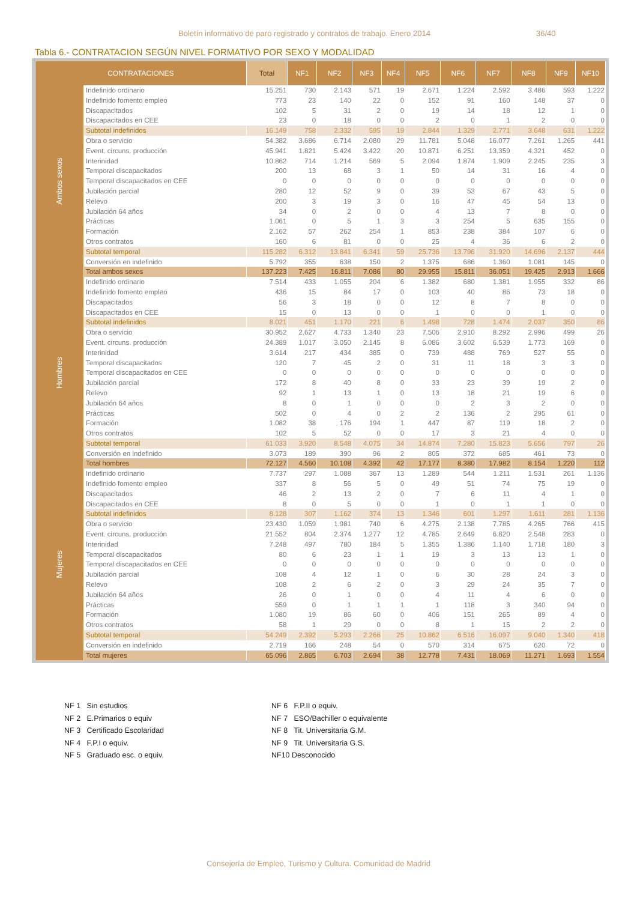Boletín informativo de paro registrado y contratos de trabajo. Enero 2014 36/40
Tabla 6.- CONTRATACION SEGÚN NIVEL FORMATIVO POR SEXO Y MODALIDAD
| CONTRATACIONES | | Total | NF1 | NF2 | NF3 | NF4 | NF5 | NF6 | NF7 | NF8 | NF9 | NF10 |
| --- | --- | --- | --- | --- | --- | --- | --- | --- | --- | --- | --- | --- |
| Ambos sexos | Indefinido ordinario | 15.251 | 730 | 2.143 | 571 | 19 | 2.671 | 1.224 | 2.592 | 3.486 | 593 | 1.222 |
| | Indefinido fomento empleo | 773 | 23 | 140 | 22 | 0 | 152 | 91 | 160 | 148 | 37 | 0 |
| | Discapacitados | 102 | 5 | 31 | 2 | 0 | 19 | 14 | 18 | 12 | 1 | 0 |
| | Discapacitados en CEE | 23 | 0 | 18 | 0 | 0 | 2 | 0 | 1 | 2 | 0 | 0 |
| | Subtotal indefinidos | 16.149 | 758 | 2.332 | 595 | 19 | 2.844 | 1.329 | 2.771 | 3.648 | 631 | 1.222 |
| | Obra o servicio | 54.382 | 3.686 | 6.714 | 2.080 | 29 | 11.781 | 5.048 | 16.077 | 7.261 | 1.265 | 441 |
| | Event. circuns. producción | 45.941 | 1.821 | 5.424 | 3.422 | 20 | 10.871 | 6.251 | 13.359 | 4.321 | 452 | 0 |
| | Interinidad | 10.862 | 714 | 1.214 | 569 | 5 | 2.094 | 1.874 | 1.909 | 2.245 | 235 | 3 |
| | Temporal discapacitados | 200 | 13 | 68 | 3 | 1 | 50 | 14 | 31 | 16 | 4 | 0 |
| | Temporal discapacitados en CEE | 0 | 0 | 0 | 0 | 0 | 0 | 0 | 0 | 0 | 0 | 0 |
| | Jubilación parcial | 280 | 12 | 52 | 9 | 0 | 39 | 53 | 67 | 43 | 5 | 0 |
| | Relevo | 200 | 3 | 19 | 3 | 0 | 16 | 47 | 45 | 54 | 13 | 0 |
| | Jubilación 64 años | 34 | 0 | 2 | 0 | 0 | 4 | 13 | 7 | 8 | 0 | 0 |
| | Prácticas | 1.061 | 0 | 5 | 1 | 3 | 3 | 254 | 5 | 635 | 155 | 0 |
| | Formación | 2.162 | 57 | 262 | 254 | 1 | 853 | 238 | 384 | 107 | 6 | 0 |
| | Otros contratos | 160 | 6 | 81 | 0 | 0 | 25 | 4 | 36 | 6 | 2 | 0 |
| | Subtotal temporal | 115.282 | 6.312 | 13.841 | 6.341 | 59 | 25.736 | 13.796 | 31.920 | 14.696 | 2.137 | 444 |
| | Conversión en indefinido | 5.792 | 355 | 638 | 150 | 2 | 1.375 | 686 | 1.360 | 1.081 | 145 | 0 |
| | Total ambos sexos | 137.223 | 7.425 | 16.811 | 7.086 | 80 | 29.955 | 15.811 | 36.051 | 19.425 | 2.913 | 1.666 |
| Hombres | Indefinido ordinario | 7.514 | 433 | 1.055 | 204 | 6 | 1.382 | 680 | 1.381 | 1.955 | 332 | 86 |
| | Indefinido fomento empleo | 436 | 15 | 84 | 17 | 0 | 103 | 40 | 86 | 73 | 18 | 0 |
| | Discapacitados | 56 | 3 | 18 | 0 | 0 | 12 | 8 | 7 | 8 | 0 | 0 |
| | Discapacitados en CEE | 15 | 0 | 13 | 0 | 0 | 1 | 0 | 0 | 1 | 0 | 0 |
| | Subtotal indefinidos | 8.021 | 451 | 1.170 | 221 | 6 | 1.498 | 728 | 1.474 | 2.037 | 350 | 86 |
| | Obra o servicio | 30.952 | 2.627 | 4.733 | 1.340 | 23 | 7.506 | 2.910 | 8.292 | 2.996 | 499 | 26 |
| | Event. circuns. producción | 24.389 | 1.017 | 3.050 | 2.145 | 8 | 6.086 | 3.602 | 6.539 | 1.773 | 169 | 0 |
| | Interinidad | 3.614 | 217 | 434 | 385 | 0 | 739 | 488 | 769 | 527 | 55 | 0 |
| | Temporal discapacitados | 120 | 7 | 45 | 2 | 0 | 31 | 11 | 18 | 3 | 3 | 0 |
| | Temporal discapacitados en CEE | 0 | 0 | 0 | 0 | 0 | 0 | 0 | 0 | 0 | 0 | 0 |
| | Jubilación parcial | 172 | 8 | 40 | 8 | 0 | 33 | 23 | 39 | 19 | 2 | 0 |
| | Relevo | 92 | 1 | 13 | 1 | 0 | 13 | 18 | 21 | 19 | 6 | 0 |
| | Jubilación 64 años | 8 | 0 | 1 | 0 | 0 | 0 | 2 | 3 | 2 | 0 | 0 |
| | Prácticas | 502 | 0 | 4 | 0 | 2 | 2 | 136 | 2 | 295 | 61 | 0 |
| | Formación | 1.082 | 38 | 176 | 194 | 1 | 447 | 87 | 119 | 18 | 2 | 0 |
| | Otros contratos | 102 | 5 | 52 | 0 | 0 | 17 | 3 | 21 | 4 | 0 | 0 |
| | Subtotal temporal | 61.033 | 3.920 | 8.548 | 4.075 | 34 | 14.874 | 7.280 | 15.823 | 5.656 | 797 | 26 |
| | Conversión en indefinido | 3.073 | 189 | 390 | 96 | 2 | 805 | 372 | 685 | 461 | 73 | 0 |
| | Total hombres | 72.127 | 4.560 | 10.108 | 4.392 | 42 | 17.177 | 8.380 | 17.982 | 8.154 | 1.220 | 112 |
| Mujeres | Indefinido ordinario | 7.737 | 297 | 1.088 | 367 | 13 | 1.289 | 544 | 1.211 | 1.531 | 261 | 1.136 |
| | Indefinido fomento empleo | 337 | 8 | 56 | 5 | 0 | 49 | 51 | 74 | 75 | 19 | 0 |
| | Discapacitados | 46 | 2 | 13 | 2 | 0 | 7 | 6 | 11 | 4 | 1 | 0 |
| | Discapacitados en CEE | 8 | 0 | 5 | 0 | 0 | 1 | 0 | 1 | 1 | 0 | 0 |
| | Subtotal indefinidos | 8.128 | 307 | 1.162 | 374 | 13 | 1.346 | 601 | 1.297 | 1.611 | 281 | 1.136 |
| | Obra o servicio | 23.430 | 1.059 | 1.981 | 740 | 6 | 4.275 | 2.138 | 7.785 | 4.265 | 766 | 415 |
| | Event. circuns. producción | 21.552 | 804 | 2.374 | 1.277 | 12 | 4.785 | 2.649 | 6.820 | 2.548 | 283 | 0 |
| | Interinidad | 7.248 | 497 | 780 | 184 | 5 | 1.355 | 1.386 | 1.140 | 1.718 | 180 | 3 |
| | Temporal discapacitados | 80 | 6 | 23 | 1 | 1 | 19 | 3 | 13 | 13 | 1 | 0 |
| | Temporal discapacitados en CEE | 0 | 0 | 0 | 0 | 0 | 0 | 0 | 0 | 0 | 0 | 0 |
| | Jubilación parcial | 108 | 4 | 12 | 1 | 0 | 6 | 30 | 28 | 24 | 3 | 0 |
| | Relevo | 108 | 2 | 6 | 2 | 0 | 3 | 29 | 24 | 35 | 7 | 0 |
| | Jubilación 64 años | 26 | 0 | 1 | 0 | 0 | 4 | 11 | 4 | 6 | 0 | 0 |
| | Prácticas | 559 | 0 | 1 | 1 | 1 | 1 | 118 | 3 | 340 | 94 | 0 |
| | Formación | 1.080 | 19 | 86 | 60 | 0 | 406 | 151 | 265 | 89 | 4 | 0 |
| | Otros contratos | 58 | 1 | 29 | 0 | 0 | 8 | 1 | 15 | 2 | 2 | 0 |
| | Subtotal temporal | 54.249 | 2.392 | 5.293 | 2.266 | 25 | 10.862 | 6.516 | 16.097 | 9.040 | 1.340 | 418 |
| | Conversión en indefinido | 2.719 | 166 | 248 | 54 | 0 | 570 | 314 | 675 | 620 | 72 | 0 |
| | Total mujeres | 65.096 | 2.865 | 6.703 | 2.694 | 38 | 12.778 | 7.431 | 18.069 | 11.271 | 1.693 | 1.554 |
NF 1 Sin estudios
NF 2 E.Primarios o equiv
NF 3 Certificado Escolaridad
NF 4 F.P.I o equiv.
NF 5 Graduado esc. o equiv.
NF 6 F.P.II o equiv.
NF 7 ESO/Bachiller o equivalente
NF 8 Tit. Universitaria G.M.
NF 9 Tit. Universitaria G.S.
NF10 Desconocido
Consejería de Empleo, Turismo y Cultura. Comunidad de Madrid